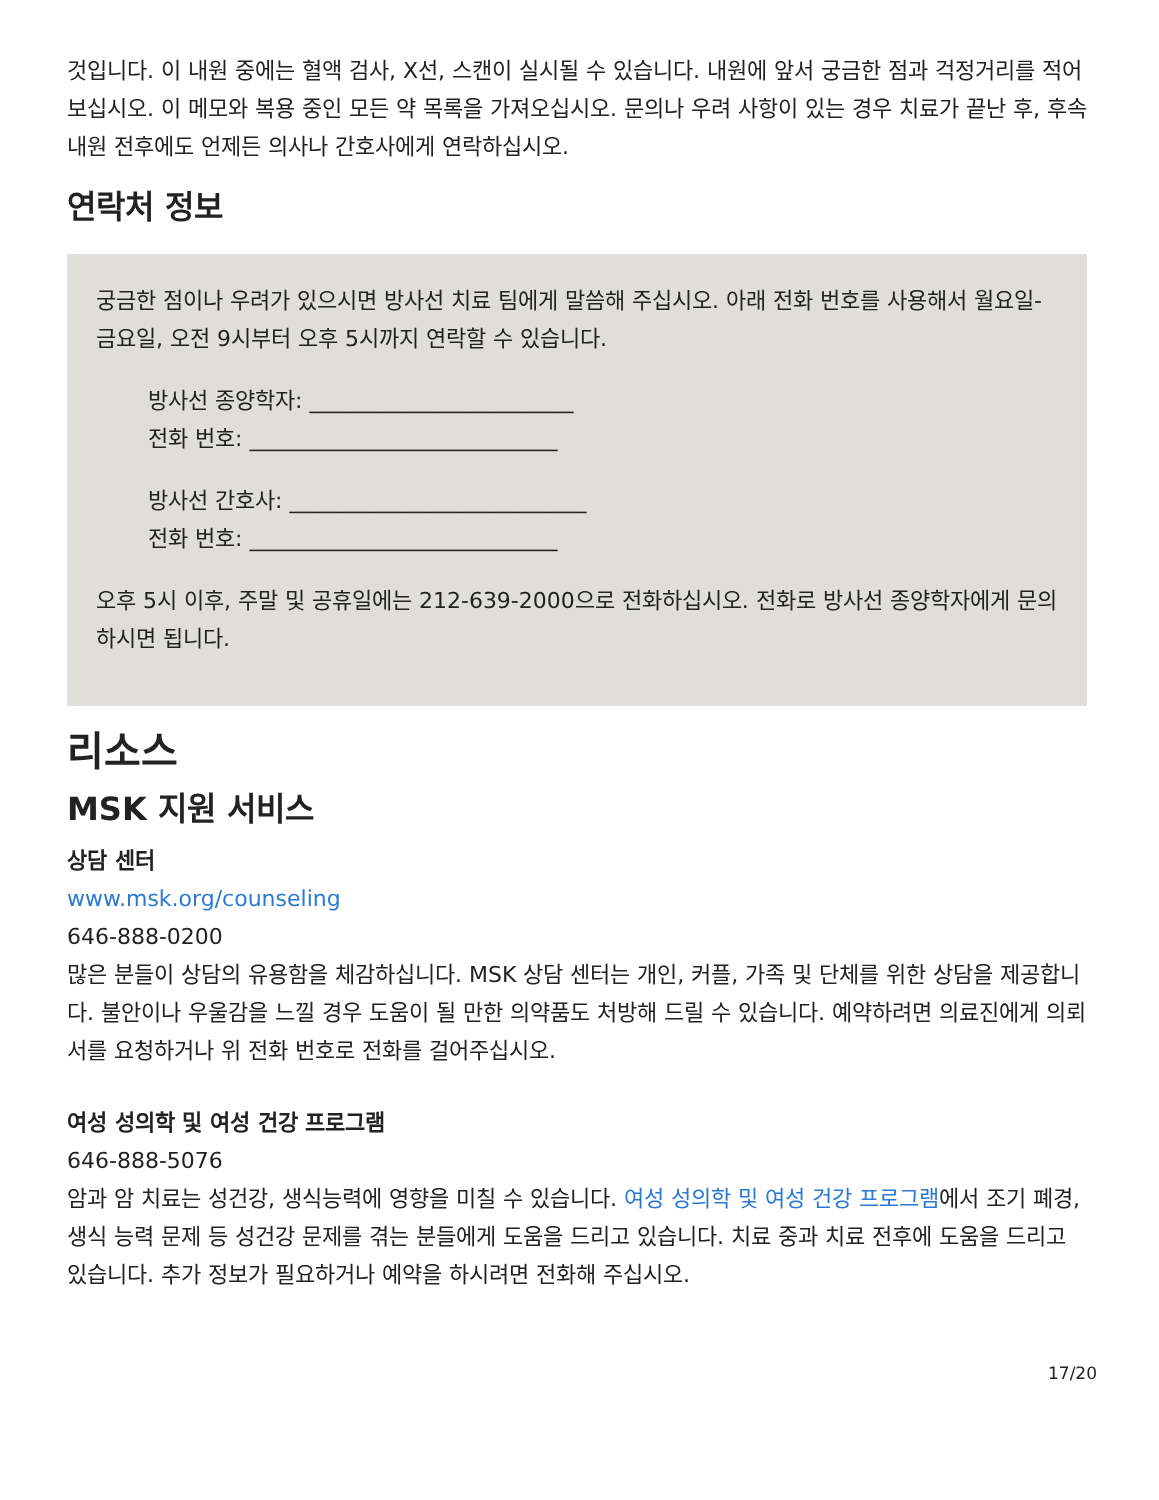것입니다. 이 내원 중에는 혈액 검사, X선, 스캔이 실시될 수 있습니다. 내원에 앞서 궁금한 점과 걱정거리를 적어 보십시오. 이 메모와 복용 중인 모든 약 목록을 가져오십시오. 문의나 우려 사항이 있는 경우 치료가 끝난 후, 후속 내원 전후에도 언제든 의사나 간호사에게 연락하십시오.
연락처 정보
궁금한 점이나 우려가 있으시면 방사선 치료 팀에게 말씀해 주십시오. 아래 전화 번호를 사용해서 월요일-금요일, 오전 9시부터 오후 5시까지 연락할 수 있습니다.
방사선 종양학자: ________________________
전화 번호: ____________________________
방사선 간호사: ___________________________
전화 번호: ____________________________
오후 5시 이후, 주말 및 공휴일에는 212-639-2000으로 전화하십시오. 전화로 방사선 종양학자에게 문의하시면 됩니다.
리소스
MSK 지원 서비스
상담 센터
www.msk.org/counseling
646-888-0200
많은 분들이 상담의 유용함을 체감하십니다. MSK 상담 센터는 개인, 커플, 가족 및 단체를 위한 상담을 제공합니다. 불안이나 우울감을 느낄 경우 도움이 될 만한 의약품도 처방해 드릴 수 있습니다. 예약하려면 의료진에게 의뢰서를 요청하거나 위 전화 번호로 전화를 걸어주십시오.
여성 성의학 및 여성 건강 프로그램
646-888-5076
암과 암 치료는 성건강, 생식능력에 영향을 미칠 수 있습니다. 여성 성의학 및 여성 건강 프로그램에서 조기 폐경, 생식 능력 문제 등 성건강 문제를 겪는 분들에게 도움을 드리고 있습니다. 치료 중과 치료 전후에 도움을 드리고 있습니다. 추가 정보가 필요하거나 예약을 하시려면 전화해 주십시오.
17/20